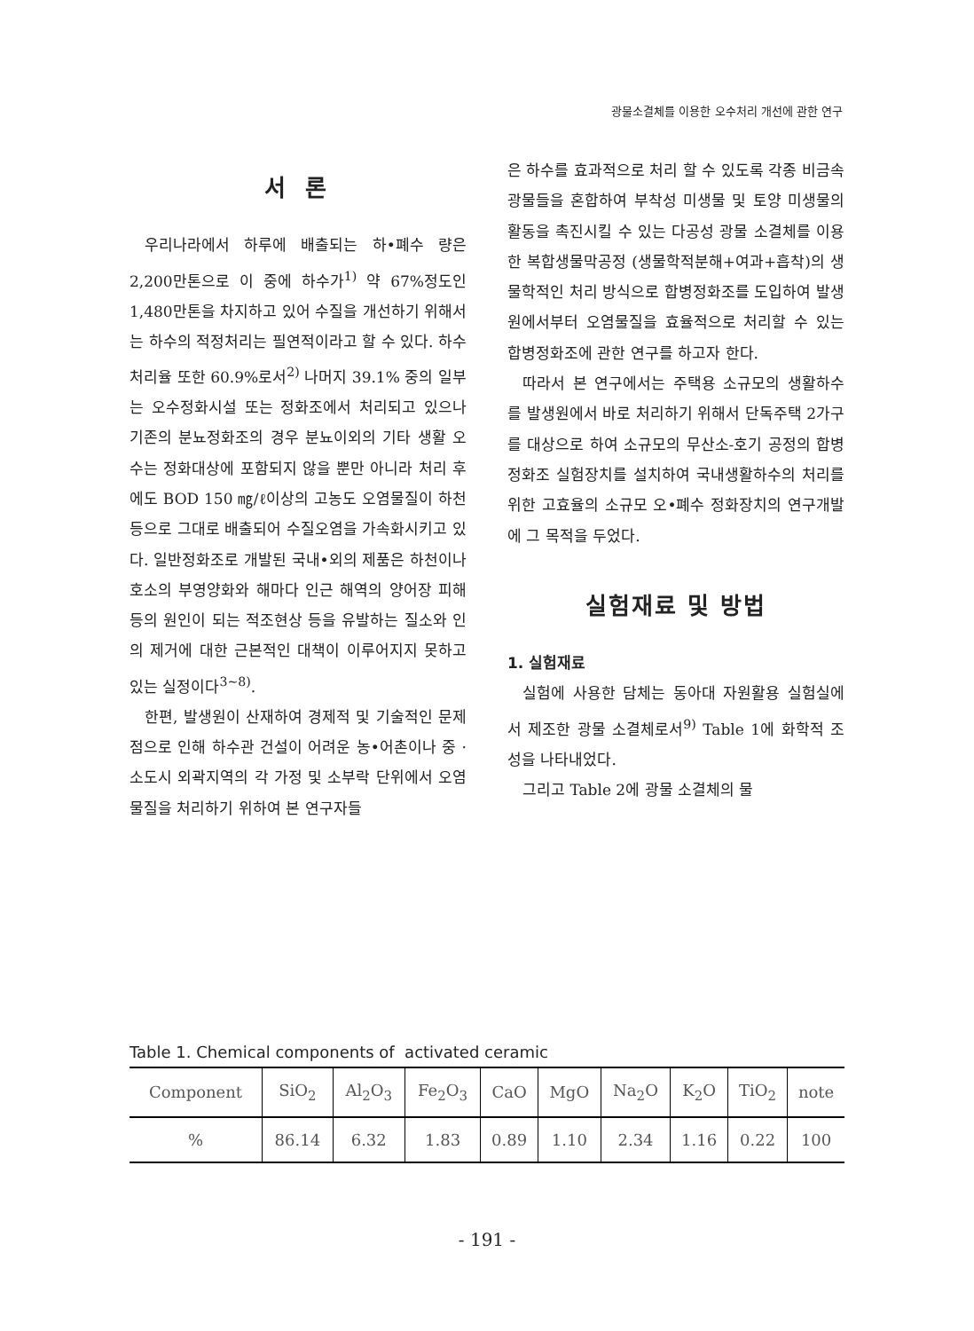광물소결체를 이용한 오수처리 개선에 관한 연구
서 론
우리나라에서 하루에 배출되는 하•폐수 량은 2,200만톤으로 이 중에 하수가<sup>1)</sup> 약 67%정도인 1,480만톤을 차지하고 있어 수질을 개선하기 위해서는 하수의 적정처리는 필연적이라고 할 수 있다. 하수처리율 또한 60.9%로서<sup>2)</sup> 나머지 39.1% 중의 일부는 오수정화시설 또는 정화조에서 처리되고 있으나 기존의 분뇨정화조의 경우 분뇨이외의 기타 생활 오수는 정화대상에 포함되지 않을 뿐만 아니라 처리 후에도 BOD 150 ㎎/ℓ이상의 고농도 오염물질이 하천 등으로 그대로 배출되어 수질오염을 가속화시키고 있다. 일반정화조로 개발된 국내•외의 제품은 하천이나 호소의 부영양화와 해마다 인근 해역의 양어장 피해 등의 원인이 되는 적조현상 등을 유발하는 질소와 인의 제거에 대한 근본적인 대책이 이루어지지 못하고 있는 실정이다<sup>3~8)</sup>.
한편, 발생원이 산재하여 경제적 및 기술적인 문제점으로 인해 하수관 건설이 어려운 농•어촌이나 중 · 소도시 외곽지역의 각 가정 및 소부락 단위에서 오염물질을 처리하기 위하여 본 연구자들
은 하수를 효과적으로 처리 할 수 있도록 각종 비금속 광물들을 혼합하여 부착성 미생물 및 토양 미생물의 활동을 촉진시킬 수 있는 다공성 광물 소결체를 이용한 복합생물막공정 (생물학적분해+여과+흡착)의 생물학적인 처리 방식으로 합병정화조를 도입하여 발생원에서부터 오염물질을 효율적으로 처리할 수 있는 합병정화조에 관한 연구를 하고자 한다.
따라서 본 연구에서는 주택용 소규모의 생활하수를 발생원에서 바로 처리하기 위해서 단독주택 2가구를 대상으로 하여 소규모의 무산소-호기 공정의 합병정화조 실험장치를 설치하여 국내생활하수의 처리를 위한 고효율의 소규모 오•폐수 정화장치의 연구개발에 그 목적을 두었다.
실험재료 및 방법
1. 실험재료
실험에 사용한 담체는 동아대 자원활용 실험실에서 제조한 광물 소결체로서<sup>9)</sup> Table 1에 화학적 조성을 나타내었다.
그리고 Table 2에 광물 소결체의 물
Table 1. Chemical components of activated ceramic
| Component | SiO<sub>2</sub> | Al<sub>2</sub>O<sub>3</sub> | Fe<sub>2</sub>O<sub>3</sub> | CaO | MgO | Na<sub>2</sub>O | K<sub>2</sub>O | TiO<sub>2</sub> | note |
| --- | --- | --- | --- | --- | --- | --- | --- | --- | --- |
| % | 86.14 | 6.32 | 1.83 | 0.89 | 1.10 | 2.34 | 1.16 | 0.22 | 100 |
- 191 -